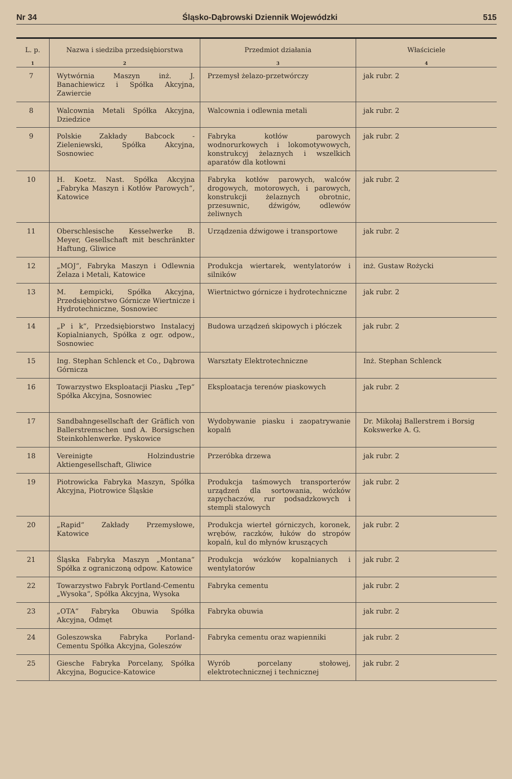Nr 34 Śląsko-Dąbrowski Dziennik Wojewódzki 515
| L. p. 1 | Nazwa i siedziba przedsiębiorstwa 2 | Przedmiot działania 3 | Właściciele 4 |
| --- | --- | --- | --- |
| 7 | Wytwórnia Maszyn inż. J. Banachiewicz i Spółka Akcyjna, Zawiercie | Przemysł żelazo-przetwórczy | jak rubr. 2 |
| 8 | Walcownia Metali Spółka Akcyjna, Dziedzice | Walcownia i odlewnia metali | jak rubr. 2 |
| 9 | Polskie Zakłady Babcock - Zieleniewski, Spółka Akcyjna, Sosnowiec | Fabryka kotłów parowych wodnorurkowych i lokomotywowych, konstrukcyj żelaznych i wszelkich aparatów dla kotłowni | jak rubr. 2 |
| 10 | H. Koetz. Nast. Spółka Akcyjna „Fabryka Maszyn i Kotłów Parowych“, Katowice | Fabryka kotłów parowych, walców drogowych, motorowych, i parowych, konstrukcji żelaznych obrotnic, przesuwnic, dźwigów, odlewów żeliwnych | jak rubr. 2 |
| 11 | Oberschlesische Kesselwerke B. Meyer, Gesellschaft mit beschränkter Haftung, Gliwice | Urządzenia dźwigowe i transportowe | jak rubr. 2 |
| 12 | „MOJ“, Fabryka Maszyn i Odlewnia Żelaza i Metali, Katowice | Produkcja wiertarek, wentylatorów i silników | inż. Gustaw Rożycki |
| 13 | M. Łempicki, Spółka Akcyjna, Przedsiębiorstwo Górnicze Wiertnicze i Hydrotechniczne, Sosnowiec | Wiertnictwo górnicze i hydrotechniczne | jak rubr. 2 |
| 14 | „P i k“, Przedsiębiorstwo Instalacyj Kopialnianych, Spółka z ogr. odpow., Sosnowiec | Budowa urządzeń skipowych i płóczek | jak rubr. 2 |
| 15 | Ing. Stephan Schlenck et Co., Dąbrowa Górnicza | Warsztaty Elektrotechniczne | Inż. Stephan Schlenck |
| 16 | Towarzystwo Eksploatacji Piasku „Tep“ Spółka Akcyjna, Sosnowiec | Eksploatacja terenów piaskowych | jak rubr. 2 |
| 17 | Sandbahngesellschaft der Gräflich von Ballerstremschen und A. Borsigschen Steinkohlenwerke. Pyskowice | Wydobywanie piasku i zaopatrywanie kopalń | Dr. Mikołaj Ballerstrem i Borsig Kokswerke A. G. |
| 18 | Vereinigte Holzindustrie Aktiengesellschaft, Gliwice | Przeróbka drzewa | jak rubr. 2 |
| 19 | Piotrowicka Fabryka Maszyn, Spółka Akcyjna, Piotrowice Śląskie | Produkcja taśmowych transporterów urządzeń dla sortowania, wózków zapychaczów, rur podsadzkowych i stempli stalowych | jak rubr. 2 |
| 20 | „Rapid“ Zakłady Przemysłowe, Katowice | Produkcja wierteł górniczych, koronek, wrębów, raczków, łuków do stropów kopalń, kul do młynów kruszących | jak rubr. 2 |
| 21 | Śląska Fabryka Maszyn „Montana“ Spółka z ograniczoną odpow. Katowice | Produkcja wózków kopalnianych i wentylatorów | jak rubr. 2 |
| 22 | Towarzystwo Fabryk Portland-Cementu „Wysoka“, Spółka Akcyjna, Wysoka | Fabryka cementu | jak rubr. 2 |
| 23 | „OTA“ Fabryka Obuwia Spółka Akcyjna, Odmęt | Fabryka obuwia | jak rubr. 2 |
| 24 | Goleszowska Fabryka Porland-Cementu Spółka Akcyjna, Goleszów | Fabryka cementu oraz wapienniki | jak rubr. 2 |
| 25 | Giesche Fabryka Porcelany, Spółka Akcyjna, Bogucice-Katowice | Wyrób porcelany stołowej, elektrotechnicznej i technicznej | jak rubr. 2 |